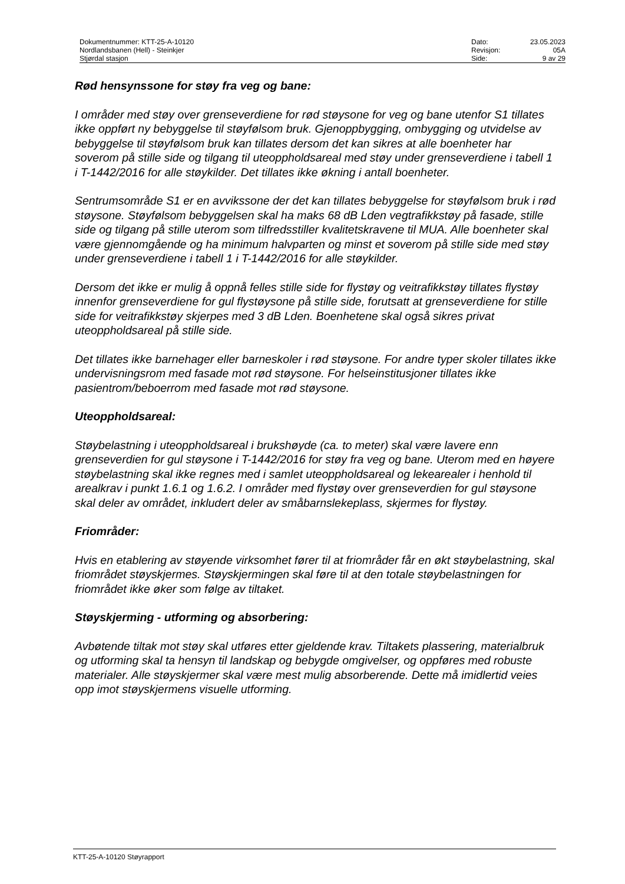Dokumentnummer: KTT-25-A-10120
Nordlandsbanen (Hell) - Steinkjer
Stjørdal stasjon
| Dato: | 23.05.2023 |
| Revisjon: | 05A |
| Side: | 9 av 29 |
Rød hensynssone for støy fra veg og bane:
I områder med støy over grenseverdiene for rød støysone for veg og bane utenfor S1 tillates ikke oppført ny bebyggelse til støyfølsom bruk. Gjenoppbygging, ombygging og utvidelse av bebyggelse til støyfølsom bruk kan tillates dersom det kan sikres at alle boenheter har soverom på stille side og tilgang til uteoppholdsareal med støy under grenseverdiene i tabell 1 i T-1442/2016 for alle støykilder. Det tillates ikke økning i antall boenheter.
Sentrumsområde S1 er en avvikssone der det kan tillates bebyggelse for støyfølsom bruk i rød støysone. Støyfølsom bebyggelsen skal ha maks 68 dB Lden vegtrafikkstøy på fasade, stille side og tilgang på stille uterom som tilfredsstiller kvalitetskravene til MUA. Alle boenheter skal være gjennomgående og ha minimum halvparten og minst et soverom på stille side med støy under grenseverdiene i tabell 1 i T-1442/2016 for alle støykilder.
Dersom det ikke er mulig å oppnå felles stille side for flystøy og veitrafikkstøy tillates flystøy innenfor grenseverdiene for gul flystøysone på stille side, forutsatt at grenseverdiene for stille side for veitrafikkstøy skjerpes med 3 dB Lden. Boenhetene skal også sikres privat uteoppholdsareal på stille side.
Det tillates ikke barnehager eller barneskoler i rød støysone. For andre typer skoler tillates ikke undervisningsrom med fasade mot rød støysone. For helseinstitusjoner tillates ikke pasientrom/beboerrom med fasade mot rød støysone.
Uteoppholdsareal:
Støybelastning i uteoppholdsareal i brukshøyde (ca. to meter) skal være lavere enn grenseverdien for gul støysone i T-1442/2016 for støy fra veg og bane. Uterom med en høyere støybelastning skal ikke regnes med i samlet uteoppholdsareal og lekearealer i henhold til arealkrav i punkt 1.6.1 og 1.6.2. I områder med flystøy over grenseverdien for gul støysone skal deler av området, inkludert deler av småbarnslekeplass, skjermes for flystøy.
Friområder:
Hvis en etablering av støyende virksomhet fører til at friområder får en økt støybelastning, skal friområdet støyskjermes. Støyskjermingen skal føre til at den totale støybelastningen for friområdet ikke øker som følge av tiltaket.
Støyskjerming - utforming og absorbering:
Avbøtende tiltak mot støy skal utføres etter gjeldende krav. Tiltakets plassering, materialbruk og utforming skal ta hensyn til landskap og bebygde omgivelser, og oppføres med robuste materialer. Alle støyskjermer skal være mest mulig absorberende. Dette må imidlertid veies opp imot støyskjermens visuelle utforming.
KTT-25-A-10120 Støyrapport